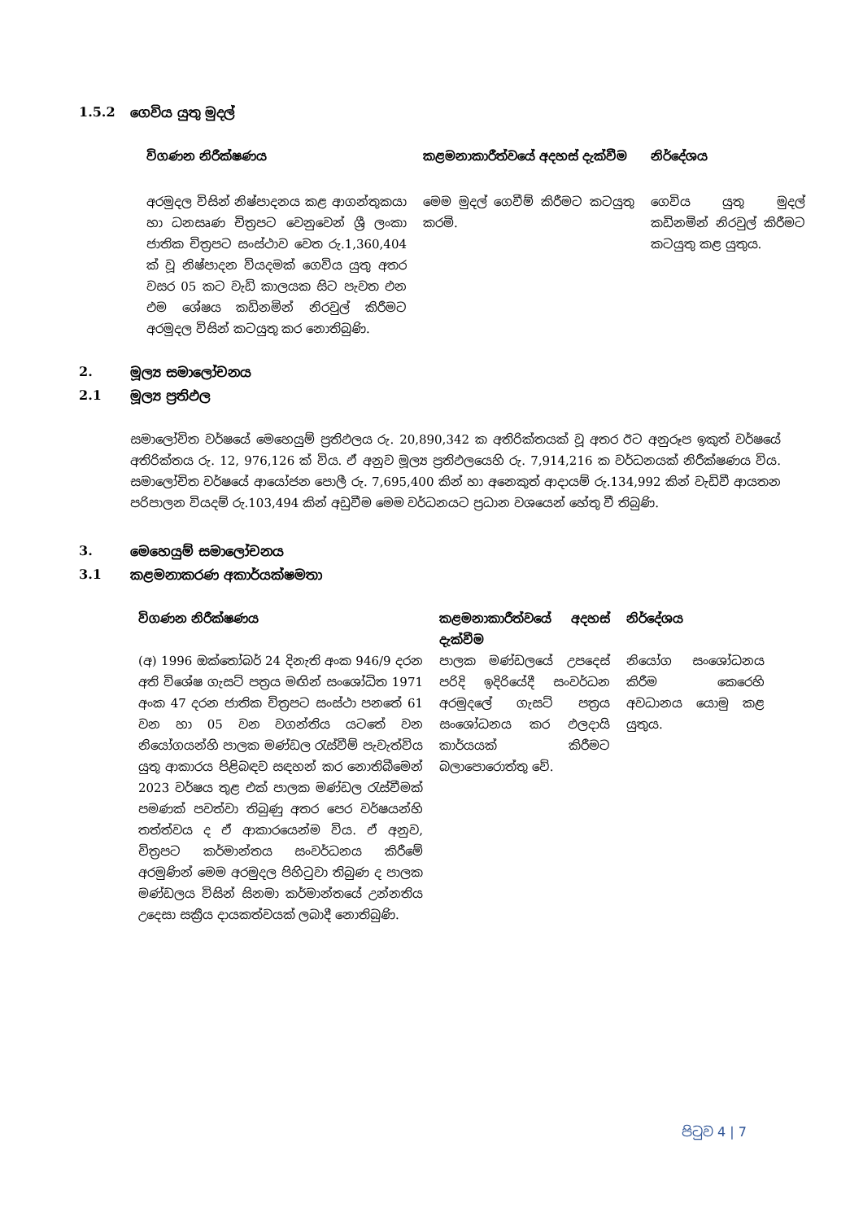1.5.2 ගෙවිය යුතු මුදල්
| විගණන නිරීක්ෂණය | කළමනාකාරීත්වයේ අදහස් දැක්වීම | නිර්දේශය |
| --- | --- | --- |
| අරමුදල විසින් නිෂ්පාදනය කළ ආගන්තුකයා හා ධනසෘණ චිත්‍රපට වෙනුවෙන් ශ්‍රී ලංකා ජාතික චිත්‍රපට සංස්ථාව වෙත රු.1,360,404 ක් වූ නිෂ්පාදන වියදමක් ගෙවිය යුතු අතර වසර 05 කට වැඩි කාලයක සිට පැවත එන එම ශේෂය කඩිනමින් නිරවුල් කිරීමට අරමුදල විසින් කටයුතු කර නොතිබුණි. | මෙම මුදල් ගෙවීම් කිරීමට කටයුතු කරමි. | ගෙවිය යුතු මුදල් කඩිනමින් නිරවුල් කිරීමට කටයුතු කළ යුතුය. |
2. මූල්‍ය සමාලෝචනය
2.1 මූල්‍ය ප්‍රතිඵල
සමාලෝචිත වර්ෂයේ මෙහෙයුම් ප්‍රතිඵලය රු. 20,890,342 ක අතිරික්තයක් වූ අතර ඊට අනුරූප ඉකුත් වර්ෂයේ අතිරික්තය රු. 12, 976,126 ක් විය. ඒ අනුව මූල්‍ය ප්‍රතිඵලයෙහි රු. 7,914,216 ක වර්ධනයක් නිරීක්ෂණය විය. සමාලෝචිත වර්ෂයේ ආයෝජන පොලී රු. 7,695,400 කින් හා අනෙකුත් ආදායම් රු.134,992 කින් වැඩිවී ආයතන පරිපාලන වියදම් රු.103,494 කින් අඩුවීම මෙම වර්ධනයට ප්‍රධාන වශයෙන් හේතු වී තිබුණි.
3. මෙහෙයුම් සමාලෝචනය
3.1 කළමනාකරණ අකාර්යක්ෂමතා
| විගණන නිරීක්ෂණය | කළමනාකාරීත්වයේ අදහස් දැක්වීම | නිර්දේශය |
| --- | --- | --- |
| (අ) 1996 ඔක්තෝබර් 24 දිනැති අංක 946/9 දරන අති විශේෂ ගැසට් පත්‍රය මඟින් සංශෝධිත 1971 අංක 47 දරන ජාතික චිත්‍රපට සංස්ථා පනතේ 61 වන හා 05 වන වගන්තිය යටතේ වන නියෝගයන්හි පාලක මණ්ඩල රැස්වීම් පැවැත්විය යුතු ආකාරය පිළිබඳව සඳහන් කර නොතිබීමෙන් 2023 වර්ෂය තුළ එක් පාලක මණ්ඩල රැස්වීමක් පමණක් පවත්වා තිබුණු අතර පෙර වර්ෂයන්හි තත්ත්වය ද ඒ ආකාරයෙන්ම විය. ඒ අනුව, චිත්‍රපට කර්මාන්තය සංවර්ධනය කිරීමේ අරමුණින් මෙම අරමුදල පිහිටුවා තිබුණ ද පාලක මණ්ඩලය විසින් සිනමා කර්මාන්තයේ උන්නතිය උදෙසා සක්‍රීය දායකත්වයක් ලබාදී නොතිබුණි. | පාලක මණ්ඩලයේ උපදෙස් පරිදි ඉදිරියේදී සංවර්ධන අරමුදලේ ගැසට් පත්‍රය සංශෝධනය කර ඵලදායි කාර්යයක් කිරීමට බලාපොරොත්තු වේ. | නියෝග සංශෝධනය කිරීම කෙරෙහි අවධානය යොමු කළ යුතුය. |
පිටුව 4 | 7